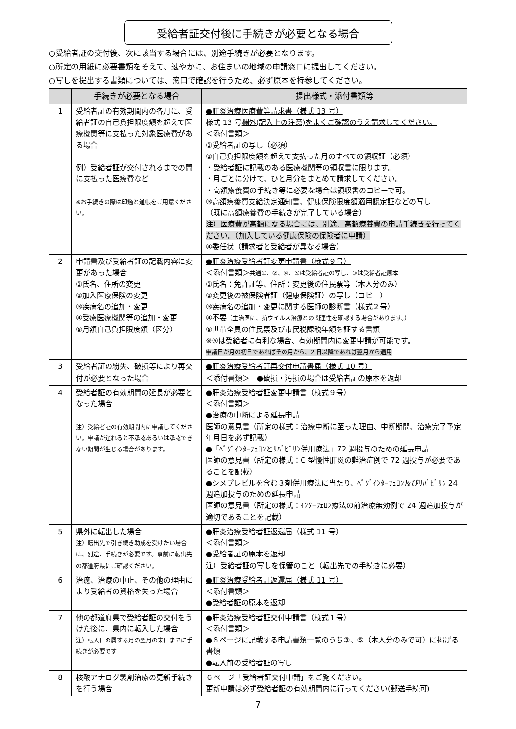受給者証交付後に手続きが必要となる場合
○受給者証の交付後、次に該当する場合には、別途手続きが必要となります。
○所定の用紙に必要書類をそえて、速やかに、お住まいの地域の申請窓口に提出してください。
○写しを提出する書類については、窓口で確認を行うため、必ず原本を持参してください。
| | 手続きが必要となる場合 | 提出様式・添付書類等 |
| --- | --- | --- |
| 1 | 受給者証の有効期間内の各月に、受給者証の自己負担限度額を超えて医療機関等に支払った対象医療費がある場合 例）受給者証が交付されるまでの間に支払った医療費など ※お手続きの際は印鑑と通帳をご用意ください。 | ●肝炎治療医療費等請求書（様式 13 号） 様式 13 号 欄外(記入上の注意)をよくご確認のうえ請求してください。 ＜添付書類＞ ①受給者証の写し（必須） ②自己負担限度額を超えて支払った月のすべての領収証（必須） ・受給者証に記載のある医療機関等の領収書に限ります。 ・月ごとに分けて、ひと月分をまとめて請求してください。 ・高額療養費の手続き等に必要な場合は領収書のコピーで可。 ③高額療養費支給決定通知書、健康保険限度額適用認定証などの写し （既に高額療養費の手続きが完了している場合） 注）医療費が高額になる場合には、別途、高額療養費の申請手続きを行ってください。（加入している健康保険の保険者に申請） ④委任状（請求者と受給者が異なる場合） |
| 2 | 申請書及び受給者証の記載内容に変更があった場合 ①氏名、住所の変更 ②加入医療保険の変更 ③疾病名の追加・変更 ④受療医療機関等の追加・変更 ⑤月額自己負担限度額（区分） | ●肝炎治療受給者証変更申請書（様式９号） ＜添付書類＞ 共通①、②、④、⑤は受給者証の写し、③は受給者証原本 ①氏名：免許証等、住所：変更後の住民票等（本人分のみ） ②変更後の被保険者証（健康保険証）の写し（コピー） ③疾病名の追加・変更に関する医師の診断書（様式２号） ④不要 （主治医に、抗ウイルス治療との関連性を確認する場合があります。） ⑤世帯全員の住民票及び市民税課税年額を証する書類 ※⑤は受給者に有利な場合、有効期間内に変更申請が可能です。 申請日が月の初日であればその月から、2 日以降であれば翌月から適用 |
| 3 | 受給者証の紛失、破損等により再交付が必要となった場合 | ●肝炎治療受給者証再交付申請書届（様式 10 号） ＜添付書類＞ ●破損・汚損の場合は受給者証の原本を返却 |
| 4 | 受給者証の有効期間の延長が必要となった場合 注）受給者証の有効期間内に申請してください。申請が遅れると不承認あるいは承認できない期間が生じる場合があります。 | ●肝炎治療受給者証変更申請書（様式９号） ＜添付書類＞ ●治療の中断による延長申請 医師の意見書（所定の様式：治療中断に至った理由、中断期間、治療完了予定年月日を必ず記載） ●「ﾍﾟｸﾞｲﾝﾀｰﾌｪﾛﾝとﾘﾊﾞﾋﾞﾘﾝ併用療法」72 週投与のための延長申請 医師の意見書（所定の様式：C 型慢性肝炎の難治症例で 72 週投与が必要であることを記載） ●シメプレビルを含む３剤併用療法に当たり、ﾍﾟｸﾞｲﾝﾀｰﾌｪﾛﾝ及びﾘﾊﾞﾋﾞﾘﾝ 24 週追加投与のための延長申請 医師の意見書（所定の様式：ｲﾝﾀｰﾌｪﾛﾝ療法の前治療無効例で 24 週追加投与が適切であることを記載） |
| 5 | 県外に転出した場合 注）転出先で引き続き助成を受けたい場合は、別途、手続きが必要です。事前に転出先の都道府県にご確認ください。 | ●肝炎治療受給者証返還届（様式 11 号） ＜添付書類＞ ●受給者証の原本を返却 注）受給者証の写しを保管のこと（転出先での手続きに必要） |
| 6 | 治癒、治療の中止、その他の理由により受給者の資格を失った場合 | ●肝炎治療受給者証返還届（様式 11 号） ＜添付書類＞ ●受給者証の原本を返却 |
| 7 | 他の都道府県で受給者証の交付をうけた後に、県内に転入した場合 注）転入日の属する月の翌月の末日までに手続きが必要です | ●肝炎治療受給者証交付申請書（様式１号） ＜添付書類＞ ●６ページに記載する申請書類一覧のうち③、⑤（本人分のみで可）に掲げる書類 ●転入前の受給者証の写し |
| 8 | 核酸アナログ製剤治療の更新手続きを行う場合 | ６ページ「受給者証交付申請」をご覧ください。 更新申請は必ず受給者証の有効期間内に行ってください(郵送手続可) |
7